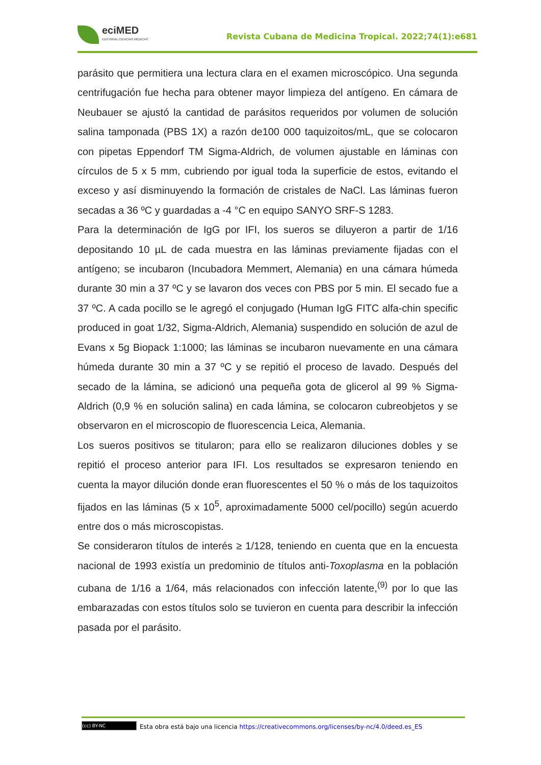eciMED
EDITORIAL CIENCIAS MÉDICAS
Revista Cubana de Medicina Tropical. 2022;74(1):e681
parásito que permitiera una lectura clara en el examen microscópico. Una segunda centrifugación fue hecha para obtener mayor limpieza del antígeno. En cámara de Neubauer se ajustó la cantidad de parásitos requeridos por volumen de solución salina tamponada (PBS 1X) a razón de100 000 taquizoitos/mL, que se colocaron con pipetas Eppendorf TM Sigma-Aldrich, de volumen ajustable en láminas con círculos de 5 x 5 mm, cubriendo por igual toda la superficie de estos, evitando el exceso y así disminuyendo la formación de cristales de NaCl. Las láminas fueron secadas a 36 ºC y guardadas a -4 °C en equipo SANYO SRF-S 1283.
Para la determinación de IgG por IFI, los sueros se diluyeron a partir de 1/16 depositando 10 µL de cada muestra en las láminas previamente fijadas con el antígeno; se incubaron (Incubadora Memmert, Alemania) en una cámara húmeda durante 30 min a 37 ºC y se lavaron dos veces con PBS por 5 min. El secado fue a 37 ºC. A cada pocillo se le agregó el conjugado (Human IgG FITC alfa-chin specific produced in goat 1/32, Sigma-Aldrich, Alemania) suspendido en solución de azul de Evans x 5g Biopack 1:1000; las láminas se incubaron nuevamente en una cámara húmeda durante 30 min a 37 ºC y se repitió el proceso de lavado. Después del secado de la lámina, se adicionó una pequeña gota de glicerol al 99 % Sigma-Aldrich (0,9 % en solución salina) en cada lámina, se colocaron cubreobjetos y se observaron en el microscopio de fluorescencia Leica, Alemania.
Los sueros positivos se titularon; para ello se realizaron diluciones dobles y se repitió el proceso anterior para IFI. Los resultados se expresaron teniendo en cuenta la mayor dilución donde eran fluorescentes el 50 % o más de los taquizoitos fijados en las láminas (5 x 10<sup>5</sup>, aproximadamente 5000 cel/pocillo) según acuerdo entre dos o más microscopistas.
Se consideraron títulos de interés ≥ 1/128, teniendo en cuenta que en la encuesta nacional de 1993 existía un predominio de títulos anti-Toxoplasma en la población cubana de 1/16 a 1/64, más relacionados con infección latente,<sup>(9)</sup> por lo que las embarazadas con estos títulos solo se tuvieron en cuenta para describir la infección pasada por el parásito.
(cc) BY-NC
Esta obra está bajo una licencia https://creativecommons.org/licenses/by-nc/4.0/deed.es_ES